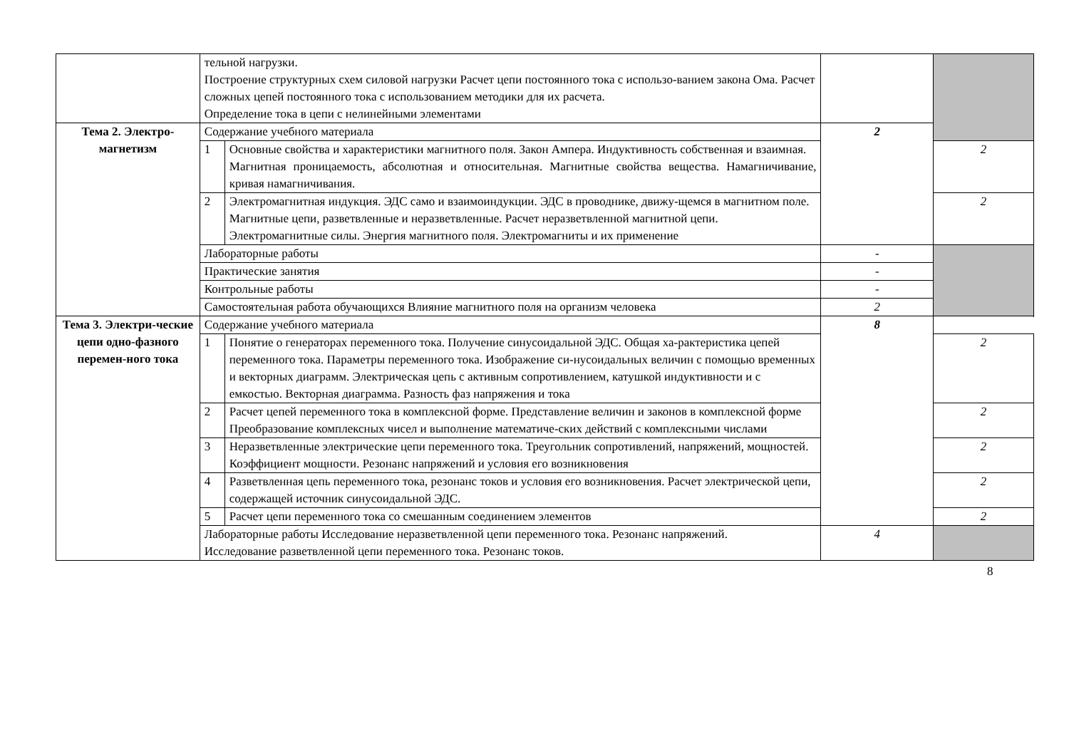| | тельной нагрузки. Построение структурных схем силовой нагрузки Расчет цепи постоянного тока с использо-ванием закона Ома. Расчет сложных цепей постоянного тока с использованием методики для их расчета. Определение тока в цепи с нелинейными элементами | | | | |
| Тема 2. Электро-магнетизм | Содержание учебного материала | | 2 | | |
| | 1 | Основные свойства и характеристики магнитного поля. Закон Ампера. Индуктивность собственная и взаимная. Магнитная проницаемость, абсолютная и относительная. Магнитные свойства вещества. Намагничивание, кривая намагничивания. | | 2 | |
| | 2 | Электромагнитная индукция. ЭДС само и взаимоиндукции. ЭДС в проводнике, движу-щемся в магнитном поле. Магнитные цепи, разветвленные и неразветвленные. Расчет неразветвленной магнитной цепи. Электромагнитные силы. Энергия магнитного поля. Электромагниты и их применение | | 2 | |
| | Лабораторные работы | | - | | |
| | Практические занятия | | - | | |
| | Контрольные работы | | - | | |
| | Самостоятельная работа обучающихся Влияние магнитного поля на организм человека | | 2 | | |
| Тема 3. Электри-ческие цепи одно-фазного перемен-ного тока | | Содержание учебного материала | | 8 | |
| | | 1 | Понятие о генераторах переменного тока. Получение синусоидальной ЭДС. Общая ха-рактеристика цепей переменного тока. Параметры переменного тока. Изображение си-нусоидальных величин с помощью временных и векторных диаграмм. Электрическая цепь с активным сопротивлением, катушкой индуктивности и с емкостью. Векторная диаграмма. Разность фаз напряжения и тока | | 2 |
| | | 2 | Расчет цепей переменного тока в комплексной форме. Представление величин и законов в комплексной форме Преобразование комплексных чисел и выполнение математиче-ских действий с комплексными числами | | 2 |
| | | 3 | Неразветвленные электрические цепи переменного тока. Треугольник сопротивлений, напряжений, мощностей. Коэффициент мощности. Резонанс напряжений и условия его возникновения | | 2 |
| | | 4 | Разветвленная цепь переменного тока, резонанс токов и условия его возникновения. Расчет электрической цепи, содержащей источник синусоидальной ЭДС. | | 2 |
| | | 5 | Расчет цепи переменного тока со смешанным соединением элементов | | 2 |
| | | Лабораторные работы Исследование неразветвленной цепи переменного тока. Резонанс напряжений. Исследование разветвленной цепи переменного тока. Резонанс токов. | | 4 | |
8